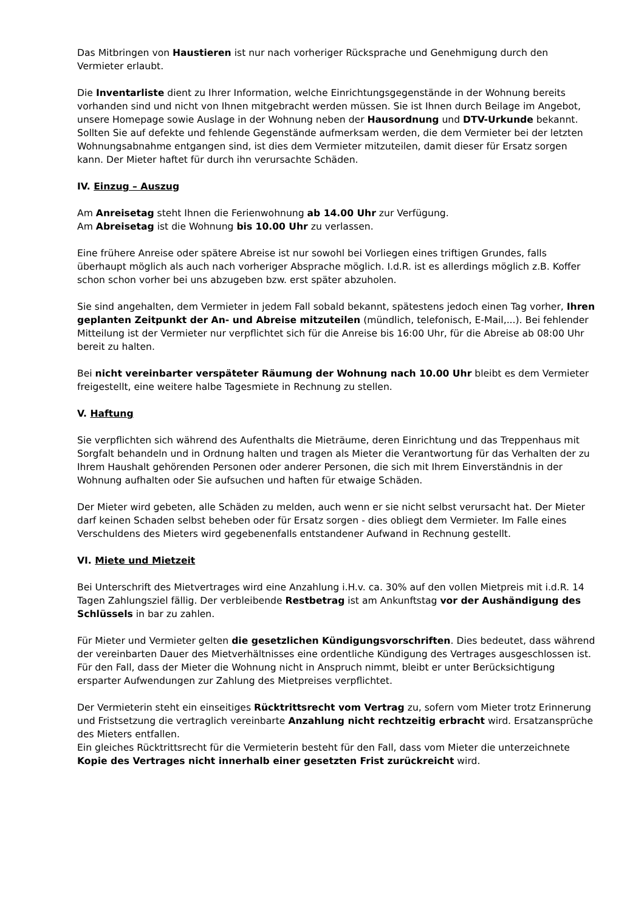Das Mitbringen von Haustieren ist nur nach vorheriger Rücksprache und Genehmigung durch den Vermieter erlaubt.
Die Inventarliste dient zu Ihrer Information, welche Einrichtungsgegenstände in der Wohnung bereits vorhanden sind und nicht von Ihnen mitgebracht werden müssen. Sie ist Ihnen durch Beilage im Angebot, unsere Homepage sowie Auslage in der Wohnung neben der Hausordnung und DTV-Urkunde bekannt. Sollten Sie auf defekte und fehlende Gegenstände aufmerksam werden, die dem Vermieter bei der letzten Wohnungsabnahme entgangen sind, ist dies dem Vermieter mitzuteilen, damit dieser für Ersatz sorgen kann. Der Mieter haftet für durch ihn verursachte Schäden.
IV. Einzug – Auszug
Am Anreisetag steht Ihnen die Ferienwohnung ab 14.00 Uhr zur Verfügung.
Am Abreisetag ist die Wohnung bis 10.00 Uhr zu verlassen.
Eine frühere Anreise oder spätere Abreise ist nur sowohl bei Vorliegen eines triftigen Grundes, falls überhaupt möglich als auch nach vorheriger Absprache möglich. I.d.R. ist es allerdings möglich z.B. Koffer schon schon vorher bei uns abzugeben bzw. erst später abzuholen.
Sie sind angehalten, dem Vermieter in jedem Fall sobald bekannt, spätestens jedoch einen Tag vorher, Ihren geplanten Zeitpunkt der An- und Abreise mitzuteilen (mündlich, telefonisch, E-Mail,...). Bei fehlender Mitteilung ist der Vermieter nur verpflichtet sich für die Anreise bis 16:00 Uhr, für die Abreise ab 08:00 Uhr bereit zu halten.
Bei nicht vereinbarter verspäteter Räumung der Wohnung nach 10.00 Uhr bleibt es dem Vermieter freigestellt, eine weitere halbe Tagesmiete in Rechnung zu stellen.
V. Haftung
Sie verpflichten sich während des Aufenthalts die Mieträume, deren Einrichtung und das Treppenhaus mit Sorgfalt behandeln und in Ordnung halten und tragen als Mieter die Verantwortung für das Verhalten der zu Ihrem Haushalt gehörenden Personen oder anderer Personen, die sich mit Ihrem Einverständnis in der Wohnung aufhalten oder Sie aufsuchen und haften für etwaige Schäden.
Der Mieter wird gebeten, alle Schäden zu melden, auch wenn er sie nicht selbst verursacht hat. Der Mieter darf keinen Schaden selbst beheben oder für Ersatz sorgen - dies obliegt dem Vermieter. Im Falle eines Verschuldens des Mieters wird gegebenenfalls entstandener Aufwand in Rechnung gestellt.
VI. Miete und Mietzeit
Bei Unterschrift des Mietvertrages wird eine Anzahlung i.H.v. ca. 30% auf den vollen Mietpreis mit i.d.R. 14 Tagen Zahlungsziel fällig. Der verbleibende Restbetrag ist am Ankunftstag vor der Aushändigung des Schlüssels in bar zu zahlen.
Für Mieter und Vermieter gelten die gesetzlichen Kündigungsvorschriften. Dies bedeutet, dass während der vereinbarten Dauer des Mietverhältnisses eine ordentliche Kündigung des Vertrages ausgeschlossen ist. Für den Fall, dass der Mieter die Wohnung nicht in Anspruch nimmt, bleibt er unter Berücksichtigung ersparter Aufwendungen zur Zahlung des Mietpreises verpflichtet.
Der Vermieterin steht ein einseitiges Rücktrittsrecht vom Vertrag zu, sofern vom Mieter trotz Erinnerung und Fristsetzung die vertraglich vereinbarte Anzahlung nicht rechtzeitig erbracht wird. Ersatzansprüche des Mieters entfallen.
Ein gleiches Rücktrittsrecht für die Vermieterin besteht für den Fall, dass vom Mieter die unterzeichnete Kopie des Vertrages nicht innerhalb einer gesetzten Frist zurückreicht wird.